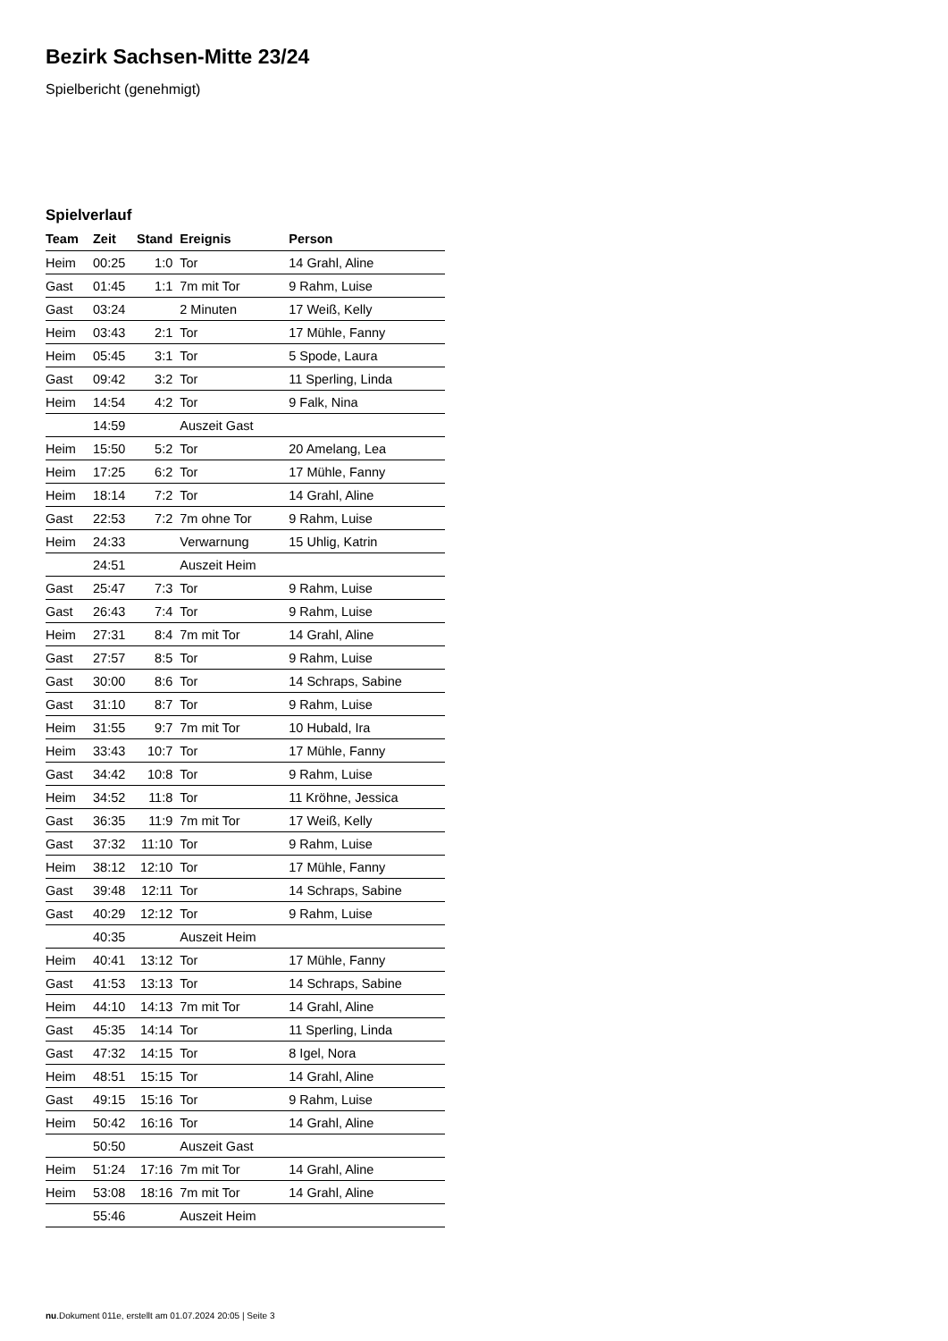Bezirk Sachsen-Mitte 23/24
Spielbericht (genehmigt)
Spielverlauf
| Team | Zeit | Stand | Ereignis | Person |
| --- | --- | --- | --- | --- |
| Heim | 00:25 | 1:0 | Tor | 14 Grahl, Aline |
| Gast | 01:45 | 1:1 | 7m mit Tor | 9 Rahm, Luise |
| Gast | 03:24 | | 2 Minuten | 17 Weiß, Kelly |
| Heim | 03:43 | 2:1 | Tor | 17 Mühle, Fanny |
| Heim | 05:45 | 3:1 | Tor | 5 Spode, Laura |
| Gast | 09:42 | 3:2 | Tor | 11 Sperling, Linda |
| Heim | 14:54 | 4:2 | Tor | 9 Falk, Nina |
| | 14:59 | | Auszeit Gast | |
| Heim | 15:50 | 5:2 | Tor | 20 Amelang, Lea |
| Heim | 17:25 | 6:2 | Tor | 17 Mühle, Fanny |
| Heim | 18:14 | 7:2 | Tor | 14 Grahl, Aline |
| Gast | 22:53 | 7:2 | 7m ohne Tor | 9 Rahm, Luise |
| Heim | 24:33 | | Verwarnung | 15 Uhlig, Katrin |
| | 24:51 | | Auszeit Heim | |
| Gast | 25:47 | 7:3 | Tor | 9 Rahm, Luise |
| Gast | 26:43 | 7:4 | Tor | 9 Rahm, Luise |
| Heim | 27:31 | 8:4 | 7m mit Tor | 14 Grahl, Aline |
| Gast | 27:57 | 8:5 | Tor | 9 Rahm, Luise |
| Gast | 30:00 | 8:6 | Tor | 14 Schraps, Sabine |
| Gast | 31:10 | 8:7 | Tor | 9 Rahm, Luise |
| Heim | 31:55 | 9:7 | 7m mit Tor | 10 Hubald, Ira |
| Heim | 33:43 | 10:7 | Tor | 17 Mühle, Fanny |
| Gast | 34:42 | 10:8 | Tor | 9 Rahm, Luise |
| Heim | 34:52 | 11:8 | Tor | 11 Kröhne, Jessica |
| Gast | 36:35 | 11:9 | 7m mit Tor | 17 Weiß, Kelly |
| Gast | 37:32 | 11:10 | Tor | 9 Rahm, Luise |
| Heim | 38:12 | 12:10 | Tor | 17 Mühle, Fanny |
| Gast | 39:48 | 12:11 | Tor | 14 Schraps, Sabine |
| Gast | 40:29 | 12:12 | Tor | 9 Rahm, Luise |
| | 40:35 | | Auszeit Heim | |
| Heim | 40:41 | 13:12 | Tor | 17 Mühle, Fanny |
| Gast | 41:53 | 13:13 | Tor | 14 Schraps, Sabine |
| Heim | 44:10 | 14:13 | 7m mit Tor | 14 Grahl, Aline |
| Gast | 45:35 | 14:14 | Tor | 11 Sperling, Linda |
| Gast | 47:32 | 14:15 | Tor | 8 Igel, Nora |
| Heim | 48:51 | 15:15 | Tor | 14 Grahl, Aline |
| Gast | 49:15 | 15:16 | Tor | 9 Rahm, Luise |
| Heim | 50:42 | 16:16 | Tor | 14 Grahl, Aline |
| | 50:50 | | Auszeit Gast | |
| Heim | 51:24 | 17:16 | 7m mit Tor | 14 Grahl, Aline |
| Heim | 53:08 | 18:16 | 7m mit Tor | 14 Grahl, Aline |
| | 55:46 | | Auszeit Heim | |
nu.Dokument 011e, erstellt am 01.07.2024 20:05 | Seite 3